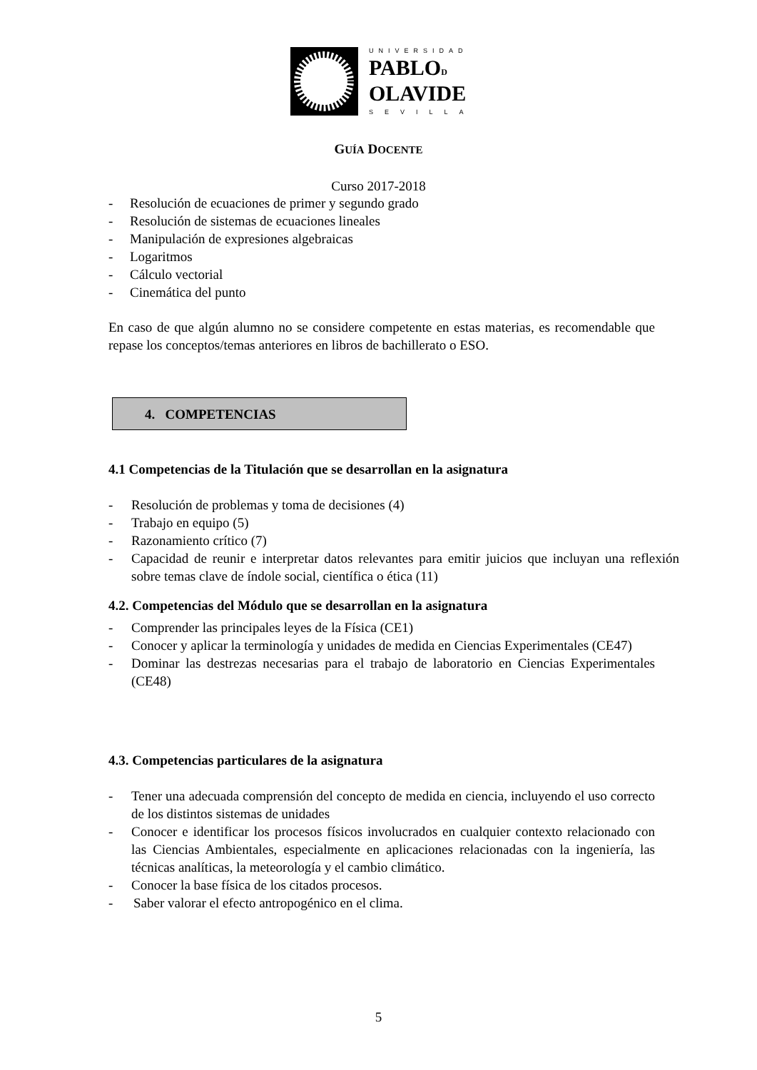UNIVERSIDAD
PABLOD
OLAVIDE
SEVILLA
GUÍA DOCENTE
Curso 2017-2018
- Resolución de ecuaciones de primer y segundo grado
- Resolución de sistemas de ecuaciones lineales
- Manipulación de expresiones algebraicas
- Logaritmos
- Cálculo vectorial
- Cinemática del punto
En caso de que algún alumno no se considere competente en estas materias, es recomendable que repase los conceptos/temas anteriores en libros de bachillerato o ESO.
4. COMPETENCIAS
4.1 Competencias de la Titulación que se desarrollan en la asignatura
- Resolución de problemas y toma de decisiones (4)
- Trabajo en equipo (5)
- Razonamiento crítico (7)
- Capacidad de reunir e interpretar datos relevantes para emitir juicios que incluyan una reflexión sobre temas clave de índole social, científica o ética (11)
4.2. Competencias del Módulo que se desarrollan en la asignatura
- Comprender las principales leyes de la Física (CE1)
- Conocer y aplicar la terminología y unidades de medida en Ciencias Experimentales (CE47)
- Dominar las destrezas necesarias para el trabajo de laboratorio en Ciencias Experimentales (CE48)
4.3. Competencias particulares de la asignatura
- Tener una adecuada comprensión del concepto de medida en ciencia, incluyendo el uso correcto de los distintos sistemas de unidades
- Conocer e identificar los procesos físicos involucrados en cualquier contexto relacionado con las Ciencias Ambientales, especialmente en aplicaciones relacionadas con la ingeniería, las técnicas analíticas, la meteorología y el cambio climático.
- Conocer la base física de los citados procesos.
- Saber valorar el efecto antropogénico en el clima.
5